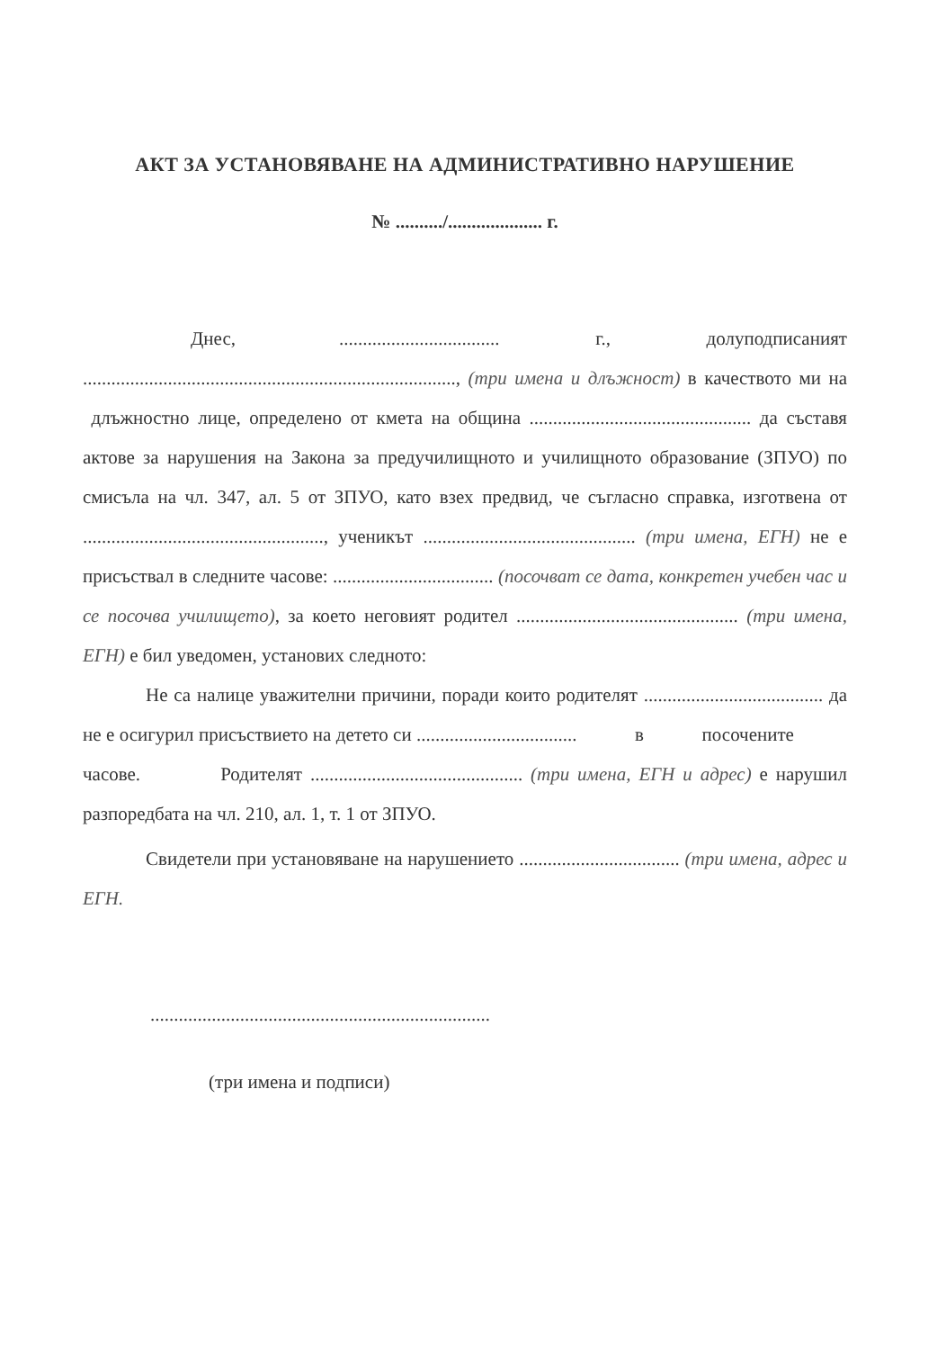АКТ ЗА УСТАНОВЯВАНЕ НА АДМИНИСТРАТИВНО НАРУШЕНИЕ
№ ........../.................... г.
Днес, .................................. г., долуподписаният ..............................................................................., (три имена и длъжност) в качеството ми на длъжностно лице, определено от кмета на община ............................................... да съставя актове за нарушения на Закона за предучилищното и училищното образование (ЗПУО) по смисъла на чл. 347, ал. 5 от ЗПУО, като взех предвид, че съгласно справка, изготвена от ..................................................., ученикът ............................................. (три имена, ЕГН) не е присъствал в следните часове: .................................. (посочват се дата, конкретен учебен час и се посочва училището), за което неговият родител ............................................... (три имена, ЕГН) е бил уведомен, установих следното:
Не са налице уважителни причини, поради които родителят ...................................... да не е осигурил присъствието на детето си .................................. в посочените часове. Родителят ............................................. (три имена, ЕГН и адрес) е нарушил разпоредбата на чл. 210, ал. 1, т. 1 от ЗПУО.
Свидетели при установяване на нарушението .................................. (три имена, адрес и ЕГН.
........................................................................
(три имена и подписи)